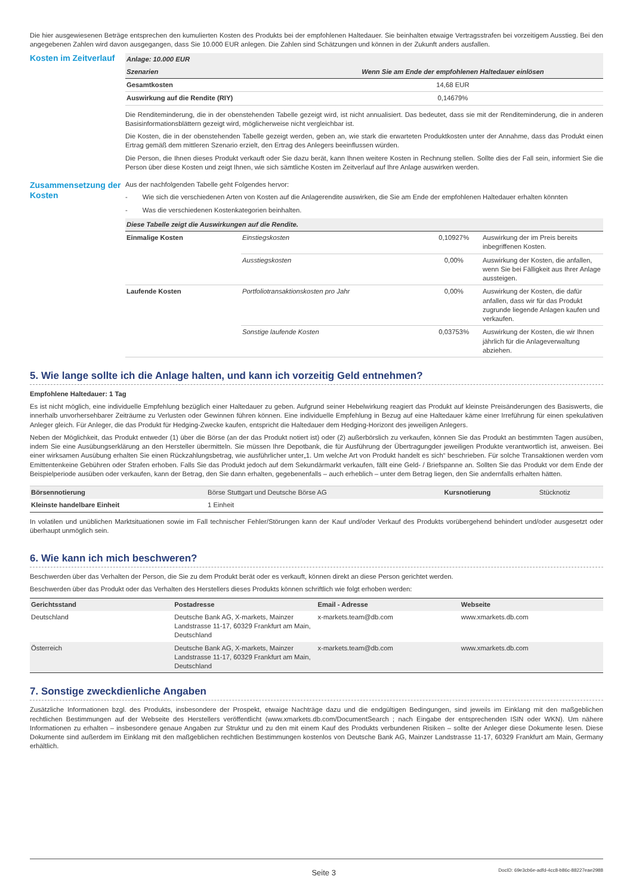Die hier ausgewiesenen Beträge entsprechen den kumulierten Kosten des Produkts bei der empfohlenen Haltedauer. Sie beinhalten etwaige Vertragsstrafen bei vorzeitigem Ausstieg. Bei den angegebenen Zahlen wird davon ausgegangen, dass Sie 10.000 EUR anlegen. Die Zahlen sind Schätzungen und können in der Zukunft anders ausfallen.
Kosten im Zeitverlauf
| Anlage: 10.000 EUR | |
| --- | --- |
| Szenarien | Wenn Sie am Ende der empfohlenen Haltedauer einlösen |
| Gesamtkosten | 14,68 EUR |
| Auswirkung auf die Rendite (RIY) | 0,14679% |
Die Renditeminderung, die in der obenstehenden Tabelle gezeigt wird, ist nicht annualisiert. Das bedeutet, dass sie mit der Renditeminderung, die in anderen Basisinformationsblättern gezeigt wird, möglicherweise nicht vergleichbar ist.
Die Kosten, die in der obenstehenden Tabelle gezeigt werden, geben an, wie stark die erwarteten Produktkosten unter der Annahme, dass das Produkt einen Ertrag gemäß dem mittleren Szenario erzielt, den Ertrag des Anlegers beeinflussen würden.
Die Person, die Ihnen dieses Produkt verkauft oder Sie dazu berät, kann Ihnen weitere Kosten in Rechnung stellen. Sollte dies der Fall sein, informiert Sie die Person über diese Kosten und zeigt Ihnen, wie sich sämtliche Kosten im Zeitverlauf auf Ihre Anlage auswirken werden.
Zusammensetzung der Kosten
Aus der nachfolgenden Tabelle geht Folgendes hervor:
- Wie sich die verschiedenen Arten von Kosten auf die Anlagerendite auswirken, die Sie am Ende der empfohlenen Haltedauer erhalten könnten
- Was die verschiedenen Kostenkategorien beinhalten.
| Diese Tabelle zeigt die Auswirkungen auf die Rendite. | | | |
| --- | --- | --- | --- |
| Einmalige Kosten | Einstiegskosten | 0,10927% | Auswirkung der im Preis bereits inbegriffenen Kosten. |
| | Ausstiegskosten | 0,00% | Auswirkung der Kosten, die anfallen, wenn Sie bei Fälligkeit aus Ihrer Anlage aussteigen. |
| Laufende Kosten | Portfoliotransaktionskosten pro Jahr | 0,00% | Auswirkung der Kosten, die dafür anfallen, dass wir für das Produkt zugrunde liegende Anlagen kaufen und verkaufen. |
| | Sonstige laufende Kosten | 0,03753% | Auswirkung der Kosten, die wir Ihnen jährlich für die Anlageverwaltung abziehen. |
5. Wie lange sollte ich die Anlage halten, und kann ich vorzeitig Geld entnehmen?
Empfohlene Haltedauer: 1 Tag
Es ist nicht möglich, eine individuelle Empfehlung bezüglich einer Haltedauer zu geben. Aufgrund seiner Hebelwirkung reagiert das Produkt auf kleinste Preisänderungen des Basiswerts, die innerhalb unvorhersehbarer Zeiträume zu Verlusten oder Gewinnen führen können. Eine individuelle Empfehlung in Bezug auf eine Haltedauer käme einer Irreführung für einen spekulativen Anleger gleich. Für Anleger, die das Produkt für Hedging-Zwecke kaufen, entspricht die Haltedauer dem Hedging-Horizont des jeweiligen Anlegers.
Neben der Möglichkeit, das Produkt entweder (1) über die Börse (an der das Produkt notiert ist) oder (2) außerbörslich zu verkaufen, können Sie das Produkt an bestimmten Tagen ausüben, indem Sie eine Ausübungserklärung an den Hersteller übermitteln. Sie müssen Ihre Depotbank, die für Ausführung der Übertragungder jeweiligen Produkte verantwortlich ist, anweisen. Bei einer wirksamen Ausübung erhalten Sie einen Rückzahlungsbetrag, wie ausführlicher unter„1. Um welche Art von Produkt handelt es sich“ beschrieben. Für solche Transaktionen werden vom Emittentenkeine Gebühren oder Strafen erhoben. Falls Sie das Produkt jedoch auf dem Sekundärmarkt verkaufen, fällt eine Geld- / Briefspanne an. Sollten Sie das Produkt vor dem Ende der Beispielperiode ausüben oder verkaufen, kann der Betrag, den Sie dann erhalten, gegebenenfalls – auch erheblich – unter dem Betrag liegen, den Sie andernfalls erhalten hätten.
| Börsennotierung | Börse Stuttgart und Deutsche Börse AG | Kursnotierung | Stücknotiz |
| Kleinste handelbare Einheit | 1 Einheit | | |
In volatilen und unüblichen Marktsituationen sowie im Fall technischer Fehler/Störungen kann der Kauf und/oder Verkauf des Produkts vorübergehend behindert und/oder ausgesetzt oder überhaupt unmöglich sein.
6. Wie kann ich mich beschweren?
Beschwerden über das Verhalten der Person, die Sie zu dem Produkt berät oder es verkauft, können direkt an diese Person gerichtet werden.
Beschwerden über das Produkt oder das Verhalten des Herstellers dieses Produkts können schriftlich wie folgt erhoben werden:
| Gerichtsstand | Postadresse | Email - Adresse | Webseite |
| --- | --- | --- | --- |
| Deutschland | Deutsche Bank AG, X-markets, Mainzer Landstrasse 11-17, 60329 Frankfurt am Main, Deutschland | x-markets.team@db.com | www.xmarkets.db.com |
| Österreich | Deutsche Bank AG, X-markets, Mainzer Landstrasse 11-17, 60329 Frankfurt am Main, Deutschland | x-markets.team@db.com | www.xmarkets.db.com |
7. Sonstige zweckdienliche Angaben
Zusätzliche Informationen bzgl. des Produkts, insbesondere der Prospekt, etwaige Nachträge dazu und die endgültigen Bedingungen, sind jeweils im Einklang mit den maßgeblichen rechtlichen Bestimmungen auf der Webseite des Herstellers veröffentlicht (www.xmarkets.db.com/DocumentSearch ; nach Eingabe der entsprechenden ISIN oder WKN). Um nähere Informationen zu erhalten – insbesondere genaue Angaben zur Struktur und zu den mit einem Kauf des Produkts verbundenen Risiken – sollte der Anleger diese Dokumente lesen. Diese Dokumente sind außerdem im Einklang mit den maßgeblichen rechtlichen Bestimmungen kostenlos von Deutsche Bank AG, Mainzer Landstrasse 11-17, 60329 Frankfurt am Main, Germany erhältlich.
Seite 3 DocID: 69e3cb6e-adfd-4cc8-b86c-88227eae2988